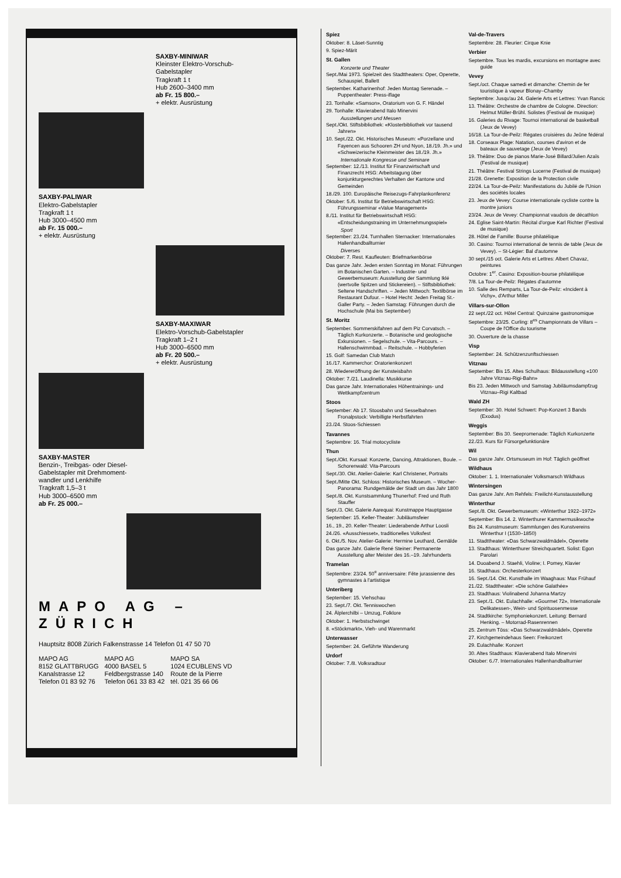SAXBY-MINIWAR
Kleinster Elektro-Vorschub-
Gabelstapler
Tragkraft 1 t
Hub 2600–3400 mm
ab Fr. 15 800.–
+ elektr. Ausrüstung
SAXBY-PALIWAR
Elektro-Gabelstapler
Tragkraft 1 t
Hub 3000–4500 mm
ab Fr. 15 000.–
+ elektr. Ausrüstung
SAXBY-MAXIWAR
Elektro-Vorschub-Gabelstapler
Tragkraft 1–2 t
Hub 3000–6500 mm
ab Fr. 20 500.–
+ elektr. Ausrüstung
SAXBY-MASTER
Benzin-, Treibgas- oder Diesel-
Gabelstapler mit Drehmoment-
wandler und Lenkhilfe
Tragkraft 1,5–3 t
Hub 3000–6500 mm
ab Fr. 25 000.–
MAPO AG – ZÜRICH
Hauptsitz 8008 Zürich Falkenstrasse 14 Telefon 01 47 50 70
MAPO AG
8152 GLATTBRUGG
Kanalstrasse 12
Telefon 01 83 92 76
MAPO AG
4000 BASEL 5
Feldbergstrasse 140
Telefon 061 33 83 42
MAPO SA
1024 ECUBLENS VD
Route de la Pierre
tél. 021 35 66 06
Spiez
Oktober: 8. Läset-Sunntig
9. Spiez-Märit
St. Gallen
Konzerte und Theater
Sept./Mai 1973. Spielzeit des Stadttheaters: Oper, Operette, Schauspiel, Ballett
September. Katharinenhof: Jeden Montag Serenade. – Puppentheater: Press-iflage
23. Tonhalle: «Samson», Oratorium von G. F. Händel
29. Tonhalle: Klavierabend Italo Minervini
Ausstellungen und Messen
Sept./Okt. Stiftsbibliothek: «Klosterbibliothek vor tausend Jahren»
10. Sept./22. Okt. Historisches Museum: «Porzellane und Fayencen aus Schooren ZH und Nyon, 18./19. Jh.» und «Schweizerische Kleinmeister des 18./19. Jh.»
Internationale Kongresse und Seminare
September: 12./13. Institut für Finanzwirtschaft und Finanzrecht HSG: Arbeitstagung über konjunkturgerechtes Verhalten der Kantone und Gemeinden
18./29. 100. Europäische Reisezugs-Fahrplankonferenz
Oktober: 5./6. Institut für Betriebswirtschaft HSG: Führungsseminar «Value Management»
8./11. Institut für Betriebswirtschaft HSG: «Entscheidungstraining im Unternehmungsspiel»
Sport
September: 23./24. Turnhallen Sternacker: Internationales Hallenhandballturnier
Diverses
Oktober: 7. Rest. Kaufleuten: Briefmarkenbörse
Das ganze Jahr. Jeden ersten Sonntag im Monat: Führungen im Botanischen Garten. – Industrie- und Gewerbemuseum: Ausstellung der Sammlung Iklé (wertvolle Spitzen und Stickereien). – Stiftsbibliothek: Seltene Handschriften. – Jeden Mittwoch: Textilbörse im Restaurant Dufour. – Hotel Hecht: Jeden Freitag St.-Galler Party. – Jeden Samstag: Führungen durch die Hochschule (Mai bis September)
St. Moritz
September. Sommerskifahren auf dem Piz Corvatsch. – Täglich Kurkonzerte. – Botanische und geologische Exkursionen. – Segelschule. – Vita-Parcours. – Hallenschwimmbad. – Reitschule. – Hobbyferien
15. Golf: Samedan Club Match
16./17. Kammerchor: Oratorienkonzert
28. Wiedereröffnung der Kunsteisbahn
Oktober: 7./21. Laudinella: Musikkurse
Das ganze Jahr. Internationales Höhentrainings- und Wettkampfzentrum
Stoos
September: Ab 17. Stoosbahn und Sesselbahnen Fronalpstock: Verbilligte Herbstfahrten
23./24. Stoos-Schiessen
Tavannes
Septembre: 16. Trial motocycliste
Thun
Sept./Okt. Kursaal: Konzerte, Dancing, Attraktionen, Boule. – Schorenwald: Vita-Parcours
Sept./30. Okt. Atelier-Galerie: Karl Christener, Portraits
Sept./Mitte Okt. Schloss: Historisches Museum. – Wocher-Panorama: Rundgemälde der Stadt um das Jahr 1800
Sept./8. Okt. Kunstsammlung Thunerhof: Fred und Ruth Stauffer
Sept./3. Okt. Galerie Aarequai: Kunstmappe Hauptgasse
September: 15. Keller-Theater: Jubiläumsfeier
16., 19., 20. Keller-Theater: Liederabende Arthur Loosli
24./26. «Ausschiesset», traditionelles Volksfest
6. Okt./5. Nov. Atelier-Galerie: Hermine Leuthard, Gemälde
Das ganze Jahr. Galerie René Steiner: Permanente Ausstellung alter Meister des 16.–19. Jahrhunderts
Tramelan
Septembre: 23/24. 50<sup>e</sup> anniversaire: Fête jurassienne des gymnastes à l'artistique
Unteriberg
September: 15. Viehschau
23. Sept./7. Okt. Tenniswochen
24. Älplerchilbi – Umzug, Folklore
Oktober: 1. Herbstschwinget
8. «Stöckmarkt», Vieh- und Warenmarkt
Unterwasser
September: 24. Geführte Wanderung
Urdorf
Oktober: 7./8. Volksradtour
Val-de-Travers
Septembre: 28. Fleurier: Cirque Knie
Verbier
Septembre. Tous les mardis, excursions en montagne avec guide
Vevey
Sept./oct. Chaque samedi et dimanche: Chemin de fer touristique à vapeur Blonay–Chamby
Septembre: Jusqu'au 24. Galerie Arts et Lettres: Yvan Rancic
13. Théâtre: Orchestre de chambre de Cologne. Direction: Helmut Müller-Brühl. Solistes (Festival de musique)
16. Galeries du Rivage: Tournoi international de basketball (Jeux de Vevey)
16/18. La Tour-de-Peilz: Régates croisières du Jeûne fédéral
18. Corseaux Plage: Natation, courses d'aviron et de bateaux de sauvetage (Jeux de Vevey)
19. Théâtre: Duo de pianos Marie-José Billard/Julien Azaïs (Festival de musique)
21. Théâtre: Festival Strings Lucerne (Festival de musique)
21/28. Grenette: Exposition de la Protection civile
22/24. La Tour-de-Peilz: Manifestations du Jubilé de l'Union des sociétés locales
23. Jeux de Vevey: Course internationale cycliste contre la montre juniors
23/24. Jeux de Vevey: Championnat vaudois de décathlon
24. Eglise Saint-Martin: Récital d'orgue Karl Richter (Festival de musique)
28. Hôtel de Famille: Bourse philatélique
30. Casino: Tournoi international de tennis de table (Jeux de Vevey). – St-Légier: Bal d'automne
30 sept./15 oct. Galerie Arts et Lettres: Albert Chavaz, peintures
Octobre: 1<sup>er</sup>. Casino: Exposition-bourse philatélique
7/8. La Tour-de-Peilz: Régates d'automne
10. Salle des Remparts, La Tour-de-Peilz: «Incident à Vichy», d'Arthur Miller
Villars-sur-Ollon
22 sept./22 oct. Hôtel Central: Quinzaine gastronomique
Septembre: 23/25. Curling: 8<sup>es</sup> Championnats de Villars – Coupe de l'Office du tourisme
30. Ouverture de la chasse
Visp
September: 24. Schützenzunftschiessen
Vitznau
September: Bis 15. Altes Schulhaus: Bildausstellung «100 Jahre Vitznau-Rigi-Bahn»
Bis 23. Jeden Mittwoch und Samstag Jubiläumsdampfzug Vitznau–Rigi Kaltbad
Wald ZH
September: 30. Hotel Schwert: Pop-Konzert 3 Bands (Exodus)
Weggis
September: Bis 30. Seepromenade: Täglich Kurkonzerte
22./23. Kurs für Fürsorgefunktionäre
Wil
Das ganze Jahr. Ortsmuseum im Hof: Täglich geöffnet
Wildhaus
Oktober: 1. 1. Internationaler Volksmarsch Wildhaus
Wintersingen
Das ganze Jahr. Am Rehfels: Freilicht-Kunstausstellung
Winterthur
Sept./8. Okt. Gewerbemuseum: «Winterthur 1922–1972»
September: Bis 14. 2. Winterthurer Kammermusikwoche
Bis 24. Kunstmuseum: Sammlungen des Kunstvereins Winterthur I (1530–1850)
11. Stadttheater: «Das Schwarzwaldmädel», Operette
13. Stadthaus: Winterthurer Streichquartett. Solist: Egon Parolari
14. Duoabend J. Staehli, Violine; I. Pomey, Klavier
16. Stadthaus: Orchesterkonzert
16. Sept./14. Okt. Kunsthalle im Waaghaus: Max Frühauf
21./22. Stadttheater: «Die schöne Galathée»
23. Stadthaus: Violinabend Johanna Martzy
23. Sept./1. Okt. Eulachhalle: «Gourmet 72», Internationale Delikatessen-, Wein- und Spirituosenmesse
24. Stadtkirche: Symphoniekonzert. Leitung: Bernard Henking. – Motorrad-Rasenrennen
25. Zentrum Töss: «Das Schwarzwaldmädel», Operette
27. Kirchgemeindehaus Seen: Freikonzert
29. Eulachhalle: Konzert
30. Altes Stadthaus: Klavierabend Italo Minervini
Oktober: 6./7. Internationales Hallenhandballturnier